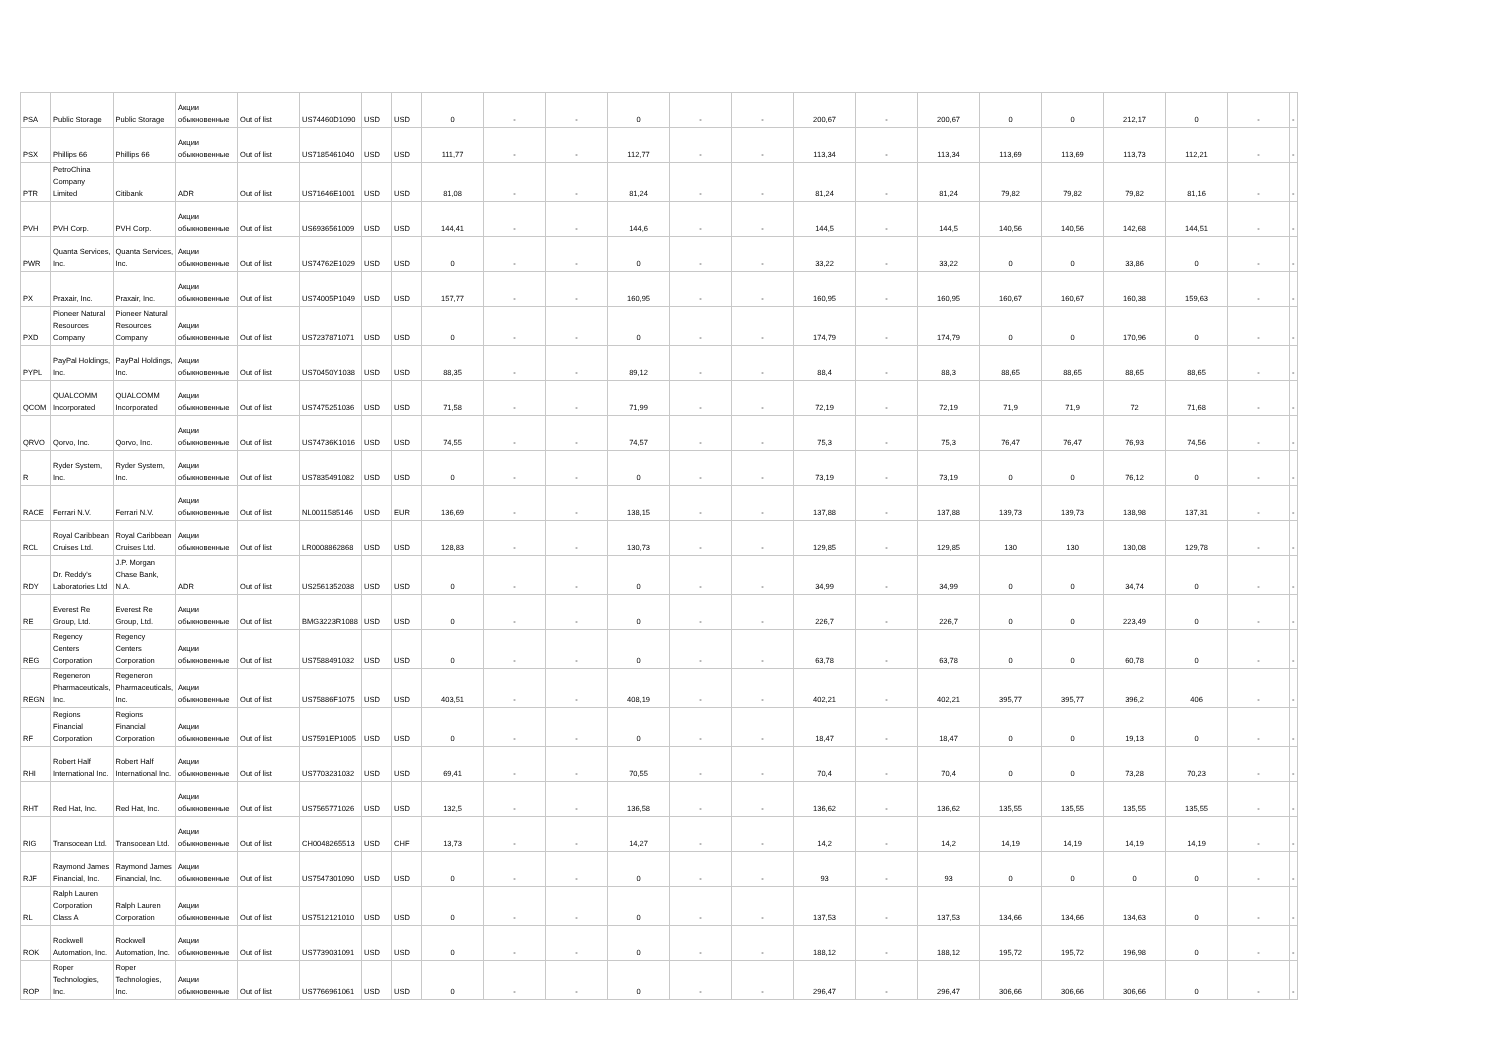| PSA | Public Storage | Public Storage | Акции обыкновенные | Out of list | US74460D1090 | USD | USD | 0 | - | - | 0 | - | - | 200,67 | - | 200,67 | 0 | 0 | 212,17 | 0 | - | - |
| PSX | Phillips 66 | Phillips 66 | Акции обыкновенные | Out of list | US7185461040 | USD | USD | 111,77 | - | - | 112,77 | - | - | 113,34 | - | 113,34 | 113,69 | 113,69 | 113,73 | 112,21 | - | - |
| PTR | PetroChina Company Limited | Citibank | ADR | Out of list | US71646E1001 | USD | USD | 81,08 | - | - | 81,24 | - | - | 81,24 | - | 81,24 | 79,82 | 79,82 | 79,82 | 81,16 | - | - |
| PVH | PVH Corp. | PVH Corp. | Акции обыкновенные | Out of list | US6936561009 | USD | USD | 144,41 | - | - | 144,6 | - | - | 144,5 | - | 144,5 | 140,56 | 140,56 | 142,68 | 144,51 | - | - |
| PWR | Quanta Services, Inc. | Quanta Services, Inc. | Акции обыкновенные | Out of list | US74762E1029 | USD | USD | 0 | - | - | 0 | - | - | 33,22 | - | 33,22 | 0 | 0 | 33,86 | 0 | - | - |
| PX | Praxair, Inc. | Praxair, Inc. | Акции обыкновенные | Out of list | US74005P1049 | USD | USD | 157,77 | - | - | 160,95 | - | - | 160,95 | - | 160,95 | 160,67 | 160,67 | 160,38 | 159,63 | - | - |
| PXD | Pioneer Natural Resources Company | Pioneer Natural Resources Company | Акции обыкновенные | Out of list | US7237871071 | USD | USD | 0 | - | - | 0 | - | - | 174,79 | - | 174,79 | 0 | 0 | 170,96 | 0 | - | - |
| PYPL | PayPal Holdings, Inc. | PayPal Holdings, Inc. | Акции обыкновенные | Out of list | US70450Y1038 | USD | USD | 88,35 | - | - | 89,12 | - | - | 88,4 | - | 88,3 | 88,65 | 88,65 | 88,65 | 88,65 | - | - |
| QCOM | QUALCOMM Incorporated | QUALCOMM Incorporated | Акции обыкновенные | Out of list | US7475251036 | USD | USD | 71,58 | - | - | 71,99 | - | - | 72,19 | - | 72,19 | 71,9 | 71,9 | 72 | 71,68 | - | - |
| QRVO | Qorvo, Inc. | Qorvo, Inc. | Акции обыкновенные | Out of list | US74736K1016 | USD | USD | 74,55 | - | - | 74,57 | - | - | 75,3 | - | 75,3 | 76,47 | 76,47 | 76,93 | 74,56 | - | - |
| R | Ryder System, Inc. | Ryder System, Inc. | Акции обыкновенные | Out of list | US7835491082 | USD | USD | 0 | - | - | 0 | - | - | 73,19 | - | 73,19 | 0 | 0 | 76,12 | 0 | - | - |
| RACE | Ferrari N.V. | Ferrari N.V. | Акции обыкновенные | Out of list | NL0011585146 | USD | EUR | 136,69 | - | - | 138,15 | - | - | 137,88 | - | 137,88 | 139,73 | 139,73 | 138,98 | 137,31 | - | - |
| RCL | Royal Caribbean Cruises Ltd. | Royal Caribbean Cruises Ltd. | Акции обыкновенные | Out of list | LR0008862868 | USD | USD | 128,83 | - | - | 130,73 | - | - | 129,85 | - | 129,85 | 130 | 130 | 130,08 | 129,78 | - | - |
| RDY | Dr. Reddy's Laboratories Ltd | J.P. Morgan Chase Bank, N.A. | ADR | Out of list | US2561352038 | USD | USD | 0 | - | - | 0 | - | - | 34,99 | - | 34,99 | 0 | 0 | 34,74 | 0 | - | - |
| RE | Everest Re Group, Ltd. | Everest Re Group, Ltd. | Акции обыкновенные | Out of list | BMG3223R1088 | USD | USD | 0 | - | - | 0 | - | - | 226,7 | - | 226,7 | 0 | 0 | 223,49 | 0 | - | - |
| REG | Regency Centers Corporation | Regency Centers Corporation | Акции обыкновенные | Out of list | US7588491032 | USD | USD | 0 | - | - | 0 | - | - | 63,78 | - | 63,78 | 0 | 0 | 60,78 | 0 | - | - |
| REGN | Regeneron Pharmaceuticals, Inc. | Regeneron Pharmaceuticals, Inc. | Акции обыкновенные | Out of list | US75886F1075 | USD | USD | 403,51 | - | - | 408,19 | - | - | 402,21 | - | 402,21 | 395,77 | 395,77 | 396,2 | 406 | - | - |
| RF | Regions Financial Corporation | Regions Financial Corporation | Акции обыкновенные | Out of list | US7591EP1005 | USD | USD | 0 | - | - | 0 | - | - | 18,47 | - | 18,47 | 0 | 0 | 19,13 | 0 | - | - |
| RHI | Robert Half International Inc. | Robert Half International Inc. | Акции обыкновенные | Out of list | US7703231032 | USD | USD | 69,41 | - | - | 70,55 | - | - | 70,4 | - | 70,4 | 0 | 0 | 73,28 | 70,23 | - | - |
| RHT | Red Hat, Inc. | Red Hat, Inc. | Акции обыкновенные | Out of list | US7565771026 | USD | USD | 132,5 | - | - | 136,58 | - | - | 136,62 | - | 136,62 | 135,55 | 135,55 | 135,55 | 135,55 | - | - |
| RIG | Transocean Ltd. | Transocean Ltd. | Акции обыкновенные | Out of list | CH0048265513 | USD | CHF | 13,73 | - | - | 14,27 | - | - | 14,2 | - | 14,2 | 14,19 | 14,19 | 14,19 | 14,19 | - | - |
| RJF | Raymond James Financial, Inc. | Raymond James Financial, Inc. | Акции обыкновенные | Out of list | US7547301090 | USD | USD | 0 | - | - | 0 | - | - | 93 | - | 93 | 0 | 0 | 0 | 0 | - | - |
| RL | Ralph Lauren Corporation Class A | Ralph Lauren Corporation | Акции обыкновенные | Out of list | US7512121010 | USD | USD | 0 | - | - | 0 | - | - | 137,53 | - | 137,53 | 134,66 | 134,66 | 134,63 | 0 | - | - |
| ROK | Rockwell Automation, Inc. | Rockwell Automation, Inc. | Акции обыкновенные | Out of list | US7739031091 | USD | USD | 0 | - | - | 0 | - | - | 188,12 | - | 188,12 | 195,72 | 195,72 | 196,98 | 0 | - | - |
| ROP | Roper Technologies, Inc. | Roper Technologies, Inc. | Акции обыкновенные | Out of list | US7766961061 | USD | USD | 0 | - | - | 0 | - | - | 296,47 | - | 296,47 | 306,66 | 306,66 | 306,66 | 0 | - | - |